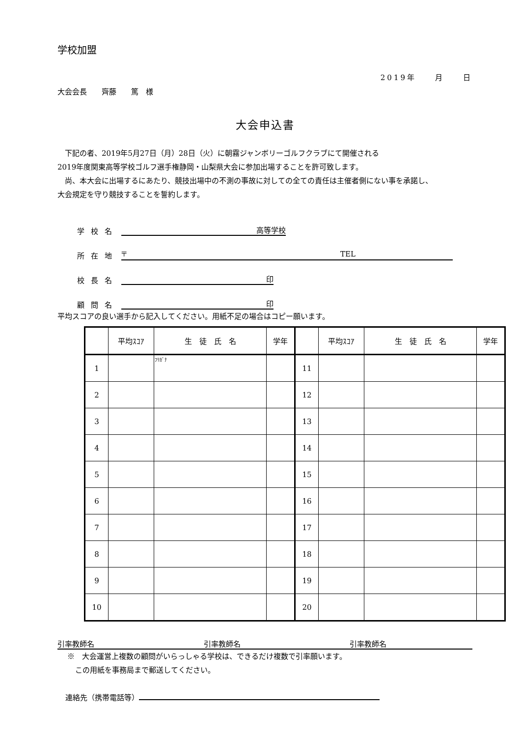学校加盟
2019年　　月　　日
大会会長　　齊藤　　篤　様
大会申込書
　下記の者、2019年5月27日（月）28日（火）に朝霧ジャンボリーゴルフクラブにて開催される
2019年度関東高等学校ゴルフ選手権静岡・山梨県大会に参加出場することを許可致します。
　尚、本大会に出場するにあたり、競技出場中の不測の事故に対しての全ての責任は主催者側にない事を承諾し、
大会規定を守り競技することを誓約します。
学 校 名 高等学校
所 在 地 〒　　　　　　　　　　　　　　　　　　　　　　　　　　　　　TEL
校 長 名 印
顧 問 名 印
平均スコアの良い選手から記入してください。用紙不足の場合はコピー願います。
| | 平均ｽｺｱ | 生 徒 氏 名 | 学年 | | 平均ｽｺｱ | 生 徒 氏 名 | 学年 |
| --- | --- | --- | --- | --- | --- | --- | --- |
| 1 | | ﾌﾘｶﾞﾅ | | 11 | | | |
| 2 | | | | 12 | | | |
| 3 | | | | 13 | | | |
| 4 | | | | 14 | | | |
| 5 | | | | 15 | | | |
| 6 | | | | 16 | | | |
| 7 | | | | 17 | | | |
| 8 | | | | 18 | | | |
| 9 | | | | 19 | | | |
| 10 | | | | 20 | | | |
引率教師名 引率教師名 引率教師名
※　大会運営上複数の顧問がいらっしゃる学校は、できるだけ複数で引率願います。
この用紙を事務局まで郵送してください。
連絡先（携帯電話等）